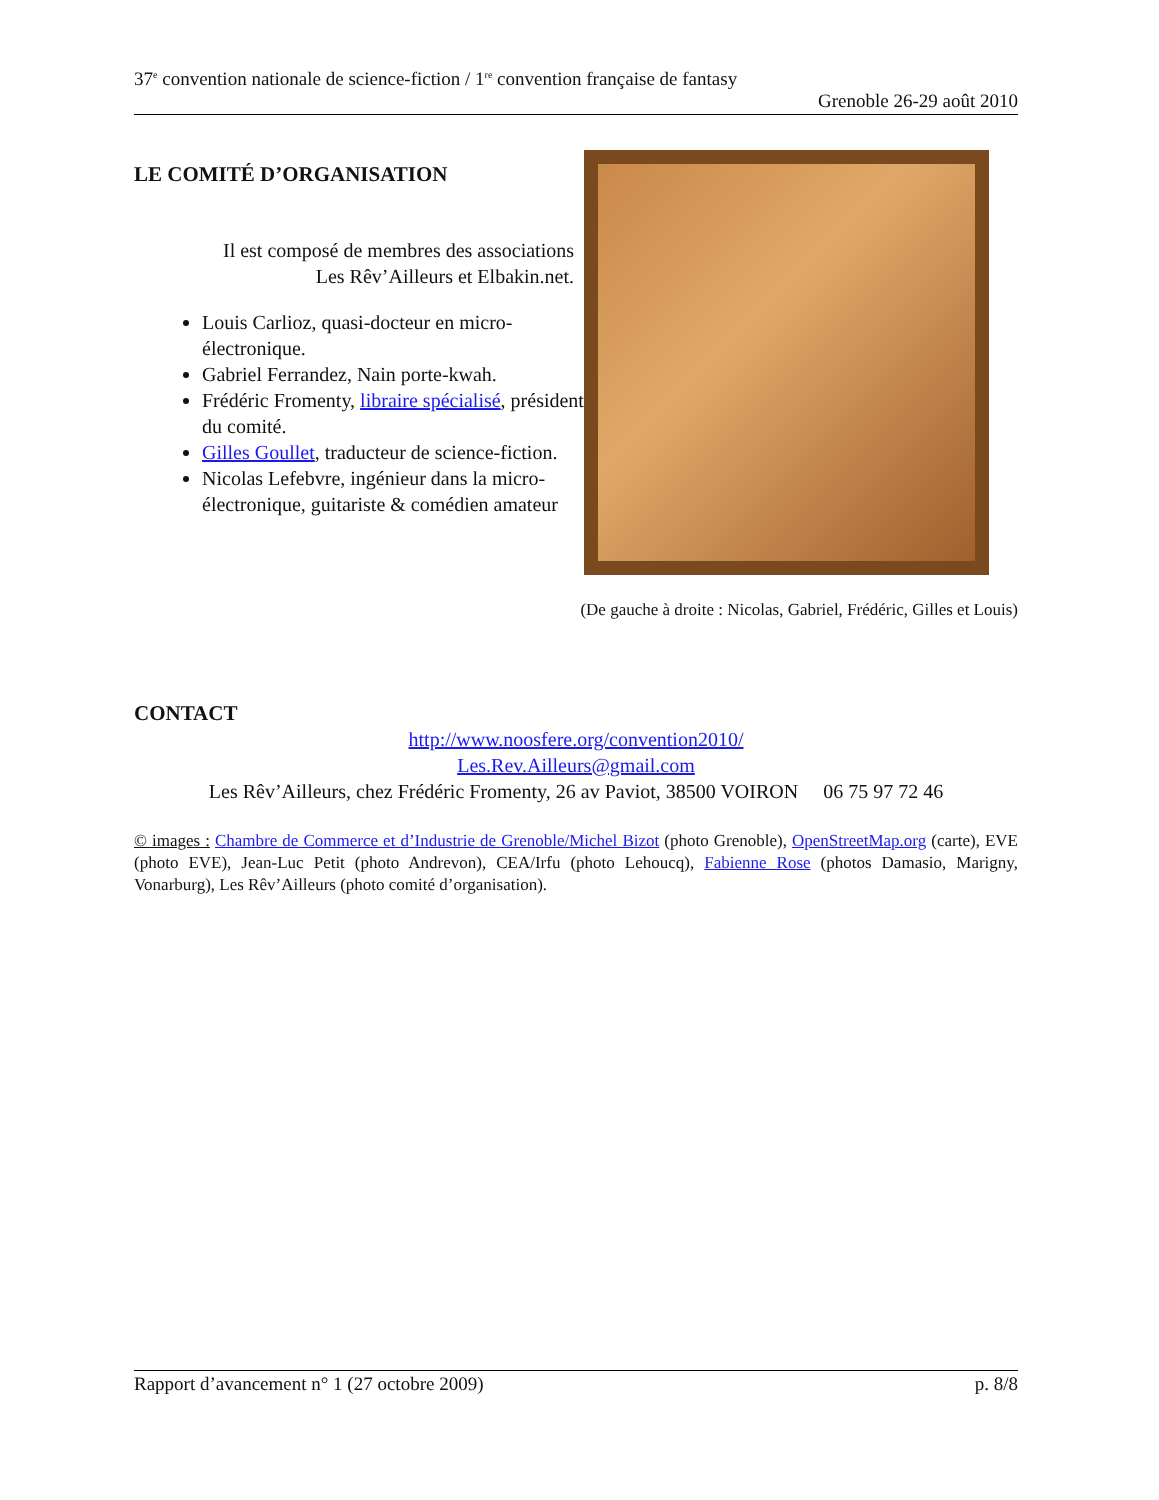37<sup>e</sup> convention nationale de science-fiction / 1<sup>re</sup> convention française de fantasy
Grenoble 26-29 août 2010
LE COMITÉ D’ORGANISATION
Il est composé de membres des associations
Les Rêv’Ailleurs et Elbakin.net.
Louis Carlioz, quasi-docteur en micro-électronique.
Gabriel Ferrandez, Nain porte-kwah.
Frédéric Fromenty, libraire spécialisé, président du comité.
Gilles Goullet, traducteur de science-fiction.
Nicolas Lefebvre, ingénieur dans la micro-électronique, guitariste & comédien amateur
(De gauche à droite : Nicolas, Gabriel, Frédéric, Gilles et Louis)
CONTACT
http://www.noosfere.org/convention2010/
Les.Rev.Ailleurs@gmail.com
Les Rêv’Ailleurs, chez Frédéric Fromenty, 26 av Paviot, 38500 VOIRON 06 75 97 72 46
© images : Chambre de Commerce et d’Industrie de Grenoble/Michel Bizot (photo Grenoble), OpenStreetMap.org (carte), EVE (photo EVE), Jean-Luc Petit (photo Andrevon), CEA/Irfu (photo Lehoucq), Fabienne Rose (photos Damasio, Marigny, Vonarburg), Les Rêv’Ailleurs (photo comité d’organisation).
Rapport d’avancement n° 1 (27 octobre 2009) p. 8/8